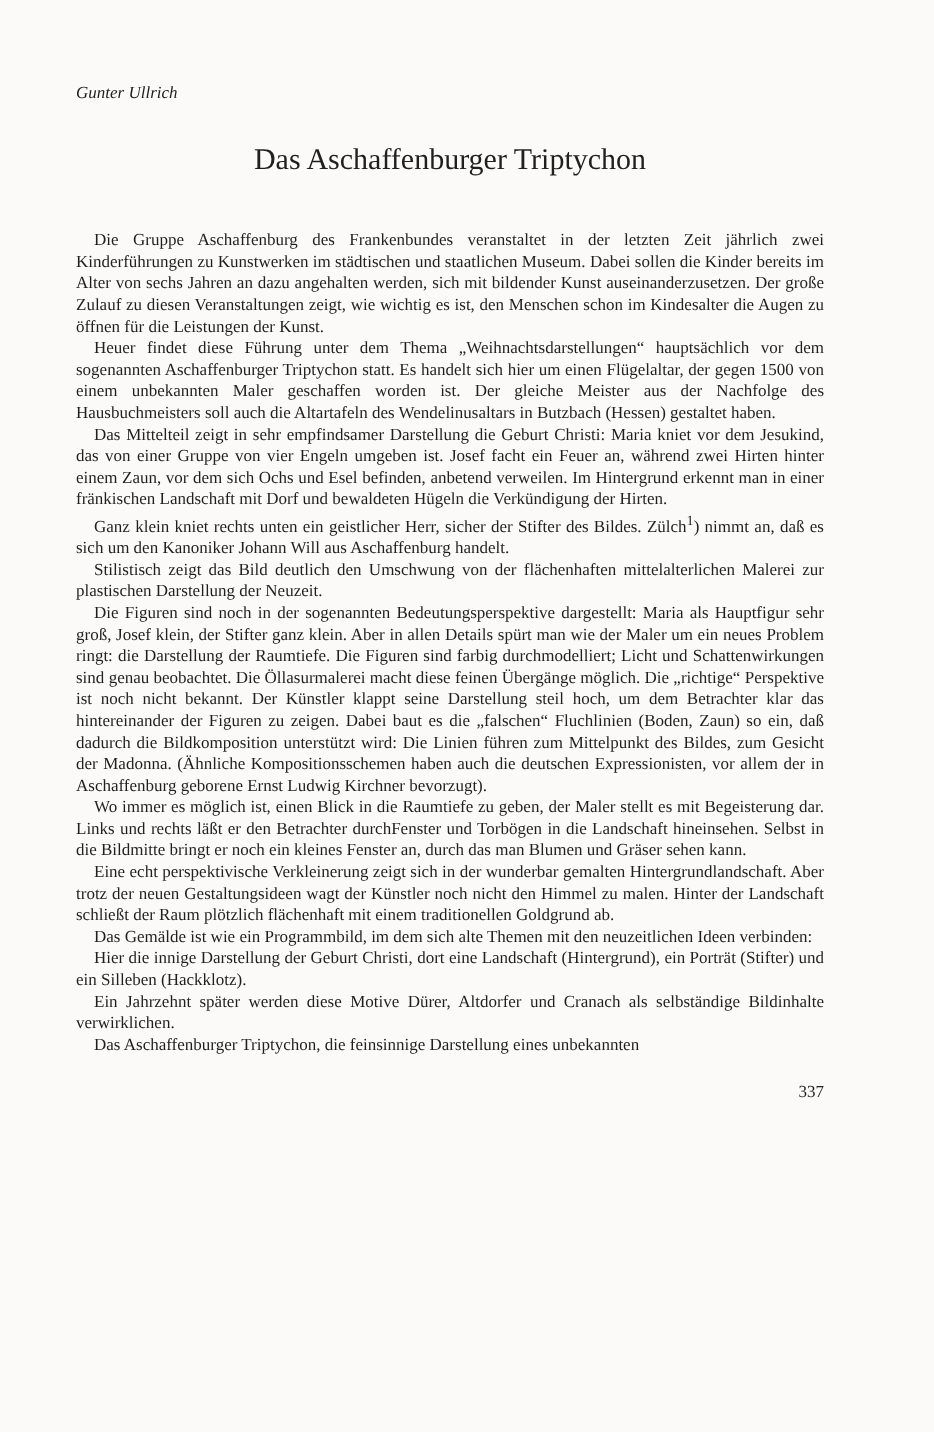Gunter Ullrich
Das Aschaffenburger Triptychon
Die Gruppe Aschaffenburg des Frankenbundes veranstaltet in der letzten Zeit jährlich zwei Kinderführungen zu Kunstwerken im städtischen und staatlichen Museum. Dabei sollen die Kinder bereits im Alter von sechs Jahren an dazu angehalten werden, sich mit bildender Kunst auseinanderzusetzen. Der große Zulauf zu diesen Veranstaltungen zeigt, wie wichtig es ist, den Menschen schon im Kindesalter die Augen zu öffnen für die Leistungen der Kunst.
Heuer findet diese Führung unter dem Thema „Weihnachtsdarstellungen“ hauptsächlich vor dem sogenannten Aschaffenburger Triptychon statt. Es handelt sich hier um einen Flügelaltar, der gegen 1500 von einem unbekannten Maler geschaffen worden ist. Der gleiche Meister aus der Nachfolge des Hausbuchmeisters soll auch die Altartafeln des Wendelinusaltars in Butzbach (Hessen) gestaltet haben.
Das Mittelteil zeigt in sehr empfindsamer Darstellung die Geburt Christi: Maria kniet vor dem Jesukind, das von einer Gruppe von vier Engeln umgeben ist. Josef facht ein Feuer an, während zwei Hirten hinter einem Zaun, vor dem sich Ochs und Esel befinden, anbetend verweilen. Im Hintergrund erkennt man in einer fränkischen Landschaft mit Dorf und bewaldeten Hügeln die Verkündigung der Hirten.
Ganz klein kniet rechts unten ein geistlicher Herr, sicher der Stifter des Bildes. Zülch<sup>1</sup>) nimmt an, daß es sich um den Kanoniker Johann Will aus Aschaffenburg handelt.
Stilistisch zeigt das Bild deutlich den Umschwung von der flächenhaften mittelalterlichen Malerei zur plastischen Darstellung der Neuzeit.
Die Figuren sind noch in der sogenannten Bedeutungsperspektive dargestellt: Maria als Hauptfigur sehr groß, Josef klein, der Stifter ganz klein. Aber in allen Details spürt man wie der Maler um ein neues Problem ringt: die Darstellung der Raumtiefe. Die Figuren sind farbig durchmodelliert; Licht und Schattenwirkungen sind genau beobachtet. Die Öllasurmalerei macht diese feinen Übergänge möglich. Die „richtige“ Perspektive ist noch nicht bekannt. Der Künstler klappt seine Darstellung steil hoch, um dem Betrachter klar das hintereinander der Figuren zu zeigen. Dabei baut es die „falschen“ Fluchlinien (Boden, Zaun) so ein, daß dadurch die Bildkomposition unterstützt wird: Die Linien führen zum Mittelpunkt des Bildes, zum Gesicht der Madonna. (Ähnliche Kompositionsschemen haben auch die deutschen Expressionisten, vor allem der in Aschaffenburg geborene Ernst Ludwig Kirchner bevorzugt).
Wo immer es möglich ist, einen Blick in die Raumtiefe zu geben, der Maler stellt es mit Begeisterung dar. Links und rechts läßt er den Betrachter durchFenster und Torbögen in die Landschaft hineinsehen. Selbst in die Bildmitte bringt er noch ein kleines Fenster an, durch das man Blumen und Gräser sehen kann.
Eine echt perspektivische Verkleinerung zeigt sich in der wunderbar gemalten Hintergrundlandschaft. Aber trotz der neuen Gestaltungsideen wagt der Künstler noch nicht den Himmel zu malen. Hinter der Landschaft schließt der Raum plötzlich flächenhaft mit einem traditionellen Goldgrund ab.
Das Gemälde ist wie ein Programmbild, im dem sich alte Themen mit den neuzeitlichen Ideen verbinden:
Hier die innige Darstellung der Geburt Christi, dort eine Landschaft (Hintergrund), ein Porträt (Stifter) und ein Silleben (Hackklotz).
Ein Jahrzehnt später werden diese Motive Dürer, Altdorfer und Cranach als selbständige Bildinhalte verwirklichen.
Das Aschaffenburger Triptychon, die feinsinnige Darstellung eines unbekannten
337